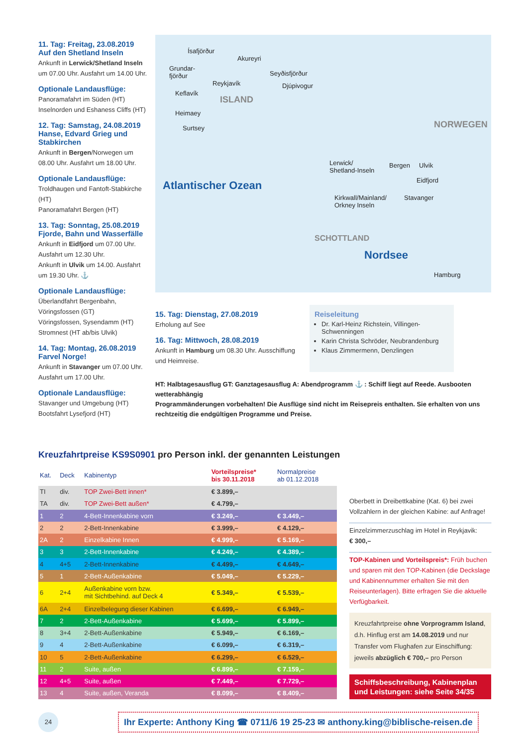11. Tag: Freitag, 23.08.2019
Auf den Shetland Inseln
Ankunft in Lerwick/Shetland Inseln um 07.00 Uhr. Ausfahrt um 14.00 Uhr.
Optionale Landausflüge:
Panoramafahrt im Süden (HT)
Inselnorden und Eshaness Cliffs (HT)
12. Tag: Samstag, 24.08.2019
Hanse, Edvard Grieg und Stabkirchen
Ankunft in Bergen/Norwegen um 08.00 Uhr. Ausfahrt um 18.00 Uhr.
Optionale Landausflüge:
Troldhaugen und Fantoft-Stabkirche (HT)
Panoramafahrt Bergen (HT)
13. Tag: Sonntag, 25.08.2019
Fjorde, Bahn und Wasserfälle
Ankunft in Eidfjord um 07.00 Uhr. Ausfahrt um 12.30 Uhr.
Ankunft in Ulvik um 14.00. Ausfahrt um 19.30 Uhr. ⚓
Optionale Landausflüge:
Überlandfahrt Bergenbahn, Vöringsfossen (GT)
Vöringsfossen, Sysendamm (HT)
Stromnest (HT ab/bis Ulvik)
14. Tag: Montag, 26.08.2019
Farvel Norge!
Ankunft in Stavanger um 07.00 Uhr. Ausfahrt um 17.00 Uhr.
Optionale Landausflüge:
Stavanger und Umgebung (HT)
Bootsfahrt Lysefjord (HT)
Ísafjörður
Akureyri
Grundar-
fjörður Seyðisfjörður
Reykjavík Djúpivogur
Keflavík
ISLAND
Heimaey
Surtsey
Atlantischer Ozean
Lerwick/
Shetland-Inseln
Bergen Ulvik
Eidfjord
Kirkwall/Mainland/
Orkney Inseln
Stavanger
NORWEGEN
SCHOTTLAND
Nordsee
Hamburg
15. Tag: Dienstag, 27.08.2019
Erholung auf See
16. Tag: Mittwoch, 28.08.2019
Ankunft in Hamburg um 08.30 Uhr. Ausschiffung und Heimreise.
Reiseleitung
Dr. Karl-Heinz Richstein, Villingen-Schwenningen
Karin Christa Schröder, Neubrandenburg
Klaus Zimmermenn, Denzlingen
HT: Halbtagesausflug GT: Ganztagesausflug A: Abendprogramm ⚓ : Schiff liegt auf Reede. Ausbooten wetterabhängig
Programmänderungen vorbehalten! Die Ausflüge sind nicht im Reisepreis enthalten. Sie erhalten von uns rechtzeitig die endgültigen Programme und Preise.
Kreuzfahrtpreise KS9S0901 pro Person inkl. der genannten Leistungen
| Kat. | Deck | Kabinentyp | Vorteilspreise* bis 30.11.2018 | Normalpreise ab 01.12.2018 |
| --- | --- | --- | --- | --- |
| TI | div. | TOP Zwei-Bett innen* | € 3.899,– | |
| TA | div. | TOP Zwei-Bett außen* | € 4.799,– | |
| 1 | 2 | 4-Bett-Innenkabine vorn | € 3.249,– | € 3.449,– |
| 2 | 2 | 2-Bett-Innenkabine | € 3.999,– | € 4.129,– |
| 2A | 2 | Einzelkabine Innen | € 4.999,– | € 5.169,– |
| 3 | 3 | 2-Bett-Innenkabine | € 4.249,– | € 4.389,– |
| 4 | 4+5 | 2-Bett-Innenkabine | € 4.499,– | € 4.649,– |
| 5 | 1 | 2-Bett-Außenkabine | € 5.049,– | € 5.229,– |
| 6 | 2+4 | Außenkabine vorn bzw. mit Sichtbehind. auf Deck 4 | € 5.349,– | € 5.539,– |
| 6A | 2+4 | Einzelbelegung dieser Kabinen | € 6.699,– | € 6.949,– |
| 7 | 2 | 2-Bett-Außenkabine | € 5.699,– | € 5.899,– |
| 8 | 3+4 | 2-Bett-Außenkabine | € 5.949,– | € 6.169,– |
| 9 | 4 | 2-Bett-Außenkabine | € 6.099,– | € 6.319,– |
| 10 | 5 | 2-Bett-Außenkabine | € 6.299,– | € 6.529,– |
| 11 | 2 | Suite, außen | € 6.899,– | € 7.159,– |
| 12 | 4+5 | Suite, außen | € 7.449,– | € 7.729,– |
| 13 | 4 | Suite, außen, Veranda | € 8.099,– | € 8.409,– |
Oberbett in Dreibettkabine (Kat. 6) bei zwei Vollzahlern in der gleichen Kabine: auf Anfrage!
Einzelzimmerzuschlag im Hotel in Reykjavik:
€ 300,–
TOP-Kabinen und Vorteilspreis*: Früh buchen und sparen mit den TOP-Kabinen (die Deckslage und Kabinennummer erhalten Sie mit den Reiseunterlagen). Bitte erfragen Sie die aktuelle Verfügbarkeit.
Kreuzfahrtpreise ohne Vorprogramm Island, d.h. Hinflug erst am 14.08.2019 und nur Transfer vom Flughafen zur Einschiffung: jeweils abzüglich € 700,– pro Person
Schiffsbeschreibung, Kabinenplan und Leistungen: siehe Seite 34/35
24
Ihr Experte: Anthony King ☎ 0711/6 19 25-23 ✉ anthony.king@biblische-reisen.de